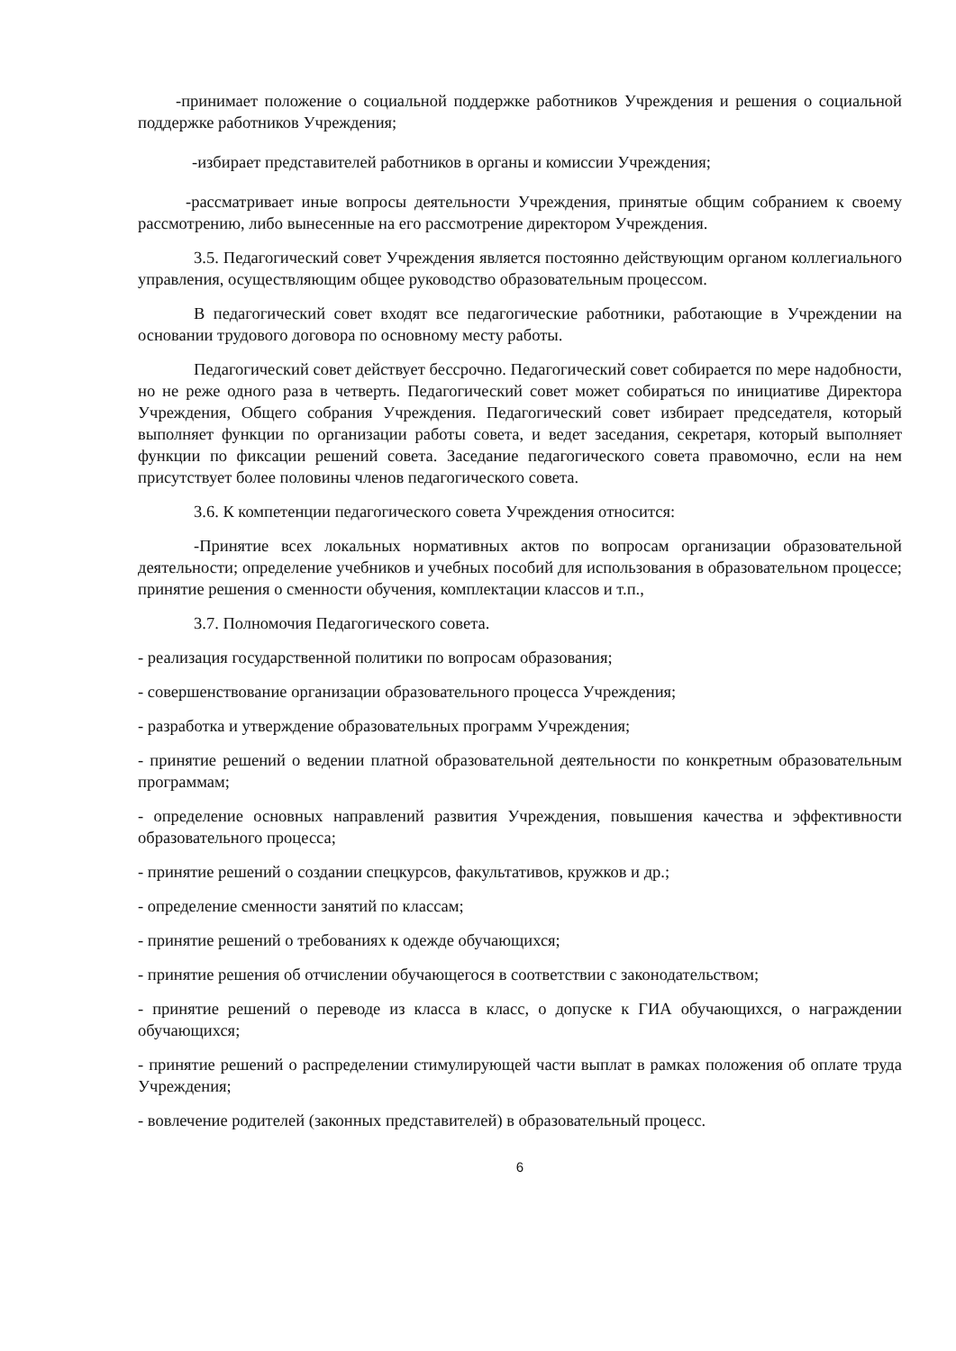-принимает положение о социальной поддержке работников Учреждения и решения о социальной поддержке работников Учреждения;
-избирает представителей работников в органы и комиссии Учреждения;
-рассматривает иные вопросы деятельности Учреждения, принятые общим собранием к своему рассмотрению, либо вынесенные на его рассмотрение директором Учреждения.
3.5. Педагогический совет Учреждения является постоянно действующим органом коллегиального управления, осуществляющим общее руководство образовательным процессом.
В педагогический совет входят все педагогические работники, работающие в Учреждении на основании трудового договора по основному месту работы.
Педагогический совет действует бессрочно. Педагогический совет собирается по мере надобности, но не реже одного раза в четверть. Педагогический совет может собираться по инициативе Директора Учреждения, Общего собрания Учреждения. Педагогический совет избирает председателя, который выполняет функции по организации работы совета, и ведет заседания, секретаря, который выполняет функции по фиксации решений совета. Заседание педагогического совета правомочно, если на нем присутствует более половины членов педагогического совета.
3.6. К компетенции педагогического совета Учреждения относится:
-Принятие всех локальных нормативных актов по вопросам организации образовательной деятельности; определение учебников и учебных пособий для использования в образовательном процессе; принятие решения о сменности обучения, комплектации классов и т.п.,
3.7. Полномочия Педагогического совета.
- реализация государственной политики по вопросам образования;
- совершенствование организации образовательного процесса Учреждения;
- разработка и утверждение образовательных программ Учреждения;
- принятие решений о ведении платной образовательной деятельности по конкретным образовательным программам;
- определение основных направлений развития Учреждения, повышения качества и эффективности образовательного процесса;
- принятие решений о создании спецкурсов, факультативов, кружков и др.;
- определение сменности занятий по классам;
- принятие решений о требованиях к одежде обучающихся;
- принятие решения об отчислении обучающегося в соответствии с законодательством;
- принятие решений о переводе из класса в класс, о допуске к ГИА обучающихся, о награждении обучающихся;
- принятие решений о распределении стимулирующей части выплат в рамках положения об оплате труда Учреждения;
- вовлечение родителей (законных представителей) в образовательный процесс.
6